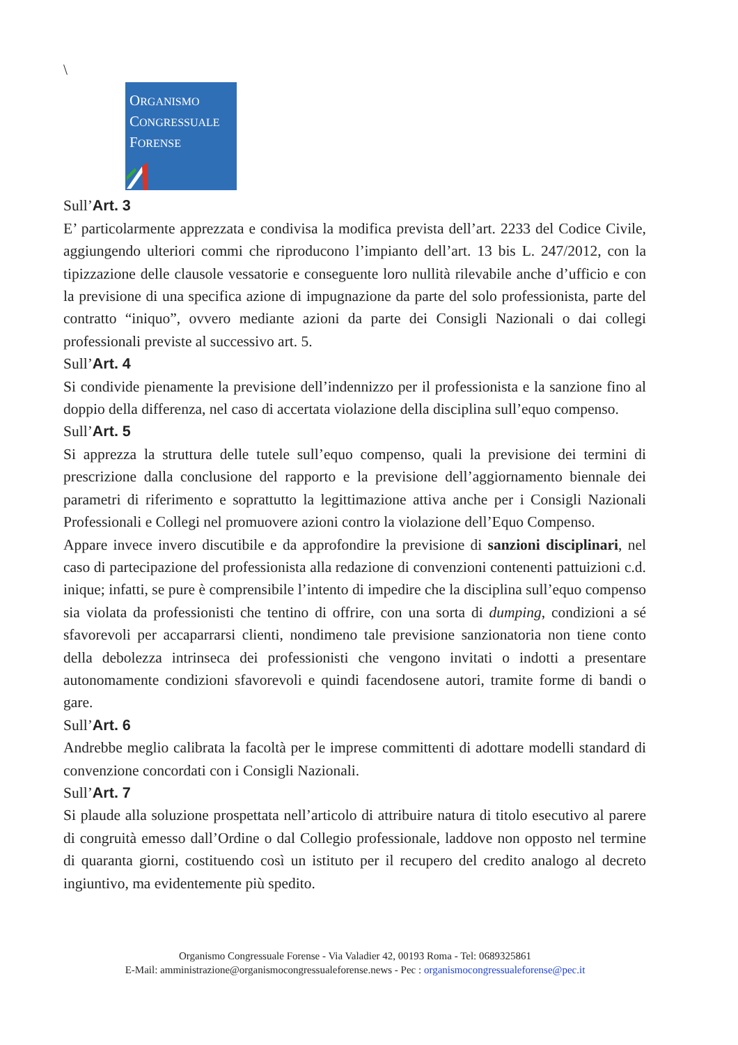\
ORGANISMO
CONGRESSUALE
FORENSE
Sull’Art. 3
E’ particolarmente apprezzata e condivisa la modifica prevista dell’art. 2233 del Codice Civile, aggiungendo ulteriori commi che riproducono l’impianto dell’art. 13 bis L. 247/2012, con la tipizzazione delle clausole vessatorie e conseguente loro nullità rilevabile anche d’ufficio e con la previsione di una specifica azione di impugnazione da parte del solo professionista, parte del contratto “iniquo”, ovvero mediante azioni da parte dei Consigli Nazionali o dai collegi professionali previste al successivo art. 5.
Sull’Art. 4
Si condivide pienamente la previsione dell’indennizzo per il professionista e la sanzione fino al doppio della differenza, nel caso di accertata violazione della disciplina sull’equo compenso.
Sull’Art. 5
Si apprezza la struttura delle tutele sull’equo compenso, quali la previsione dei termini di prescrizione dalla conclusione del rapporto e la previsione dell’aggiornamento biennale dei parametri di riferimento e soprattutto la legittimazione attiva anche per i Consigli Nazionali Professionali e Collegi nel promuovere azioni contro la violazione dell’Equo Compenso.
Appare invece invero discutibile e da approfondire la previsione di sanzioni disciplinari, nel caso di partecipazione del professionista alla redazione di convenzioni contenenti pattuizioni c.d. inique; infatti, se pure è comprensibile l’intento di impedire che la disciplina sull’equo compenso sia violata da professionisti che tentino di offrire, con una sorta di dumping, condizioni a sé sfavorevoli per accaparrarsi clienti, nondimeno tale previsione sanzionatoria non tiene conto della debolezza intrinseca dei professionisti che vengono invitati o indotti a presentare autonomamente condizioni sfavorevoli e quindi facendosene autori, tramite forme di bandi o gare.
Sull’Art. 6
Andrebbe meglio calibrata la facoltà per le imprese committenti di adottare modelli standard di convenzione concordati con i Consigli Nazionali.
Sull’Art. 7
Si plaude alla soluzione prospettata nell’articolo di attribuire natura di titolo esecutivo al parere di congruità emesso dall’Ordine o dal Collegio professionale, laddove non opposto nel termine di quaranta giorni, costituendo così un istituto per il recupero del credito analogo al decreto ingiuntivo, ma evidentemente più spedito.
Organismo Congressuale Forense - Via Valadier 42, 00193 Roma - Tel: 0689325861
E-Mail: amministrazione@organismocongressualeforense.news - Pec : organismocongressualeforense@pec.it